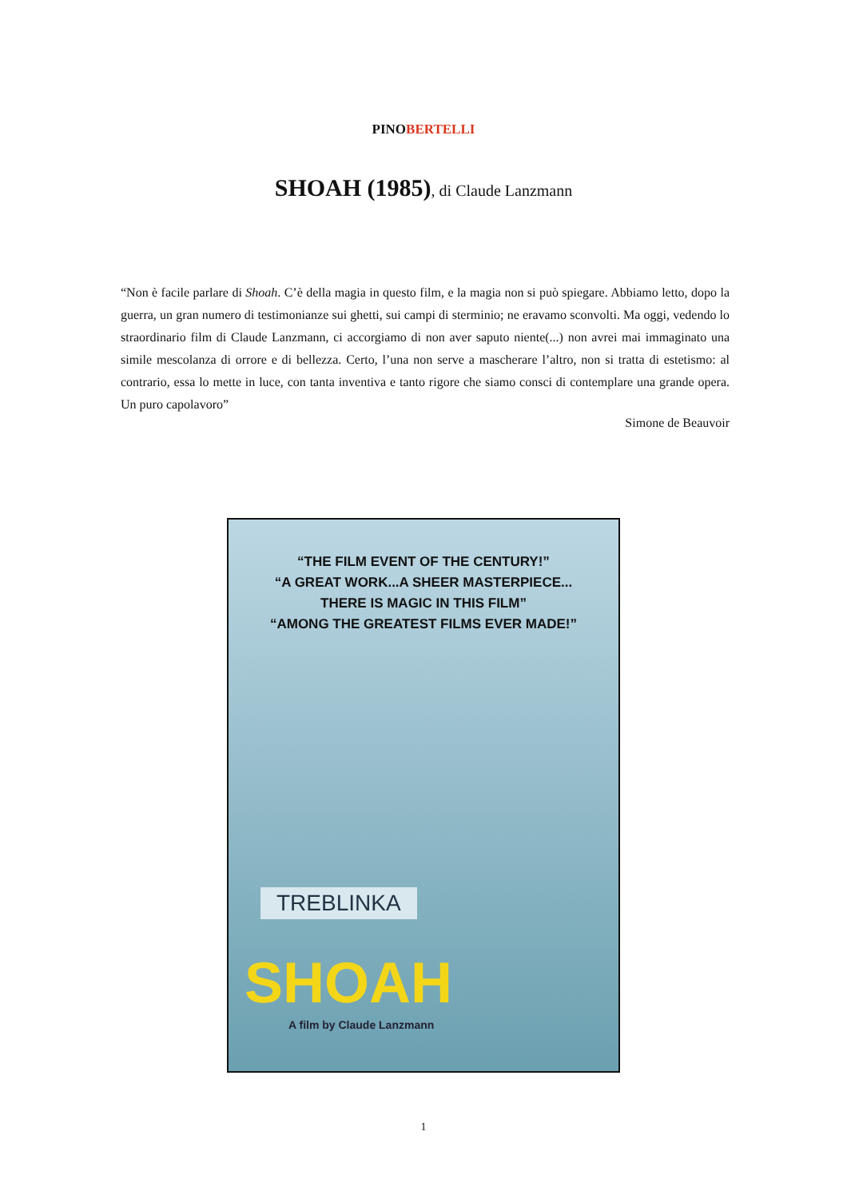PINOBERTELLI
SHOAH (1985), di Claude Lanzmann
“Non è facile parlare di Shoah. C’è della magia in questo film, e la magia non si può spiegare. Abbiamo letto, dopo la guerra, un gran numero di testimonianze sui ghetti, sui campi di sterminio; ne eravamo sconvolti. Ma oggi, vedendo lo straordinario film di Claude Lanzmann, ci accorgiamo di non aver saputo niente(...) non avrei mai immaginato una simile mescolanza di orrore e di bellezza. Certo, l’una non serve a mascherare l’altro, non si tratta di estetismo: al contrario, essa lo mette in luce, con tanta inventiva e tanto rigore che siamo consci di contemplare una grande opera. Un puro capolavoro”
Simone de Beauvoir
“THE FILM EVENT OF THE CENTURY!”
“A GREAT WORK...A SHEER MASTERPIECE...
THERE IS MAGIC IN THIS FILM”
“AMONG THE GREATEST FILMS EVER MADE!”
TREBLINKA
SHOAH
A film by Claude Lanzmann
1